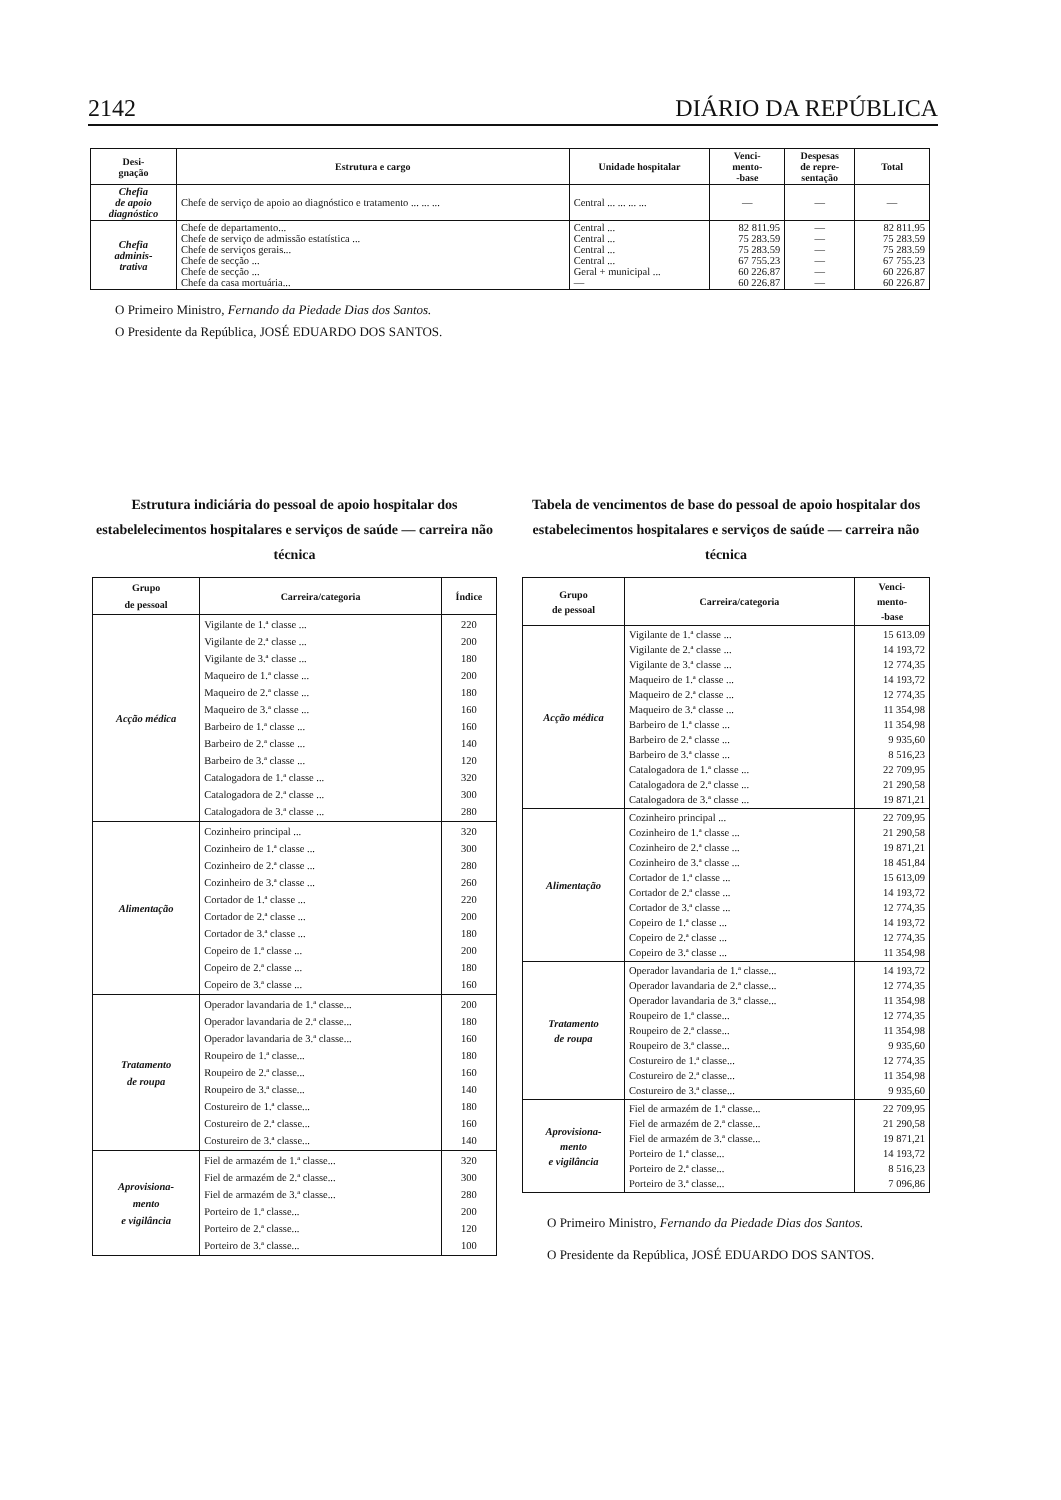2142 DIÁRIO DA REPÚBLICA
| Desi- gnação | Estrutura e cargo | Unidade hospitalar | Venci- mento- -base | Despesas de repre- sentação | Total |
| --- | --- | --- | --- | --- | --- |
| Chefia de apoio diagnóstico | Chefe de serviço de apoio ao diagnóstico e tratamento ... ... ... | Central ... ... ... ... | — | — | — |
| Chefia adminis- trativa | Chefe de departamento... Chefe de serviço de admissão estatística ... Chefe de serviços gerais... Chefe de secção ... Chefe de secção ... Chefe da casa mortuária... | Central ... Central ... Central ... Central ... Geral + municipal ... — | 82 811.95 75 283.59 75 283.59 67 755.23 60 226.87 60 226.87 | — — — — — — | 82 811.95 75 283.59 75 283.59 67 755.23 60 226.87 60 226.87 |
O Primeiro Ministro, Fernando da Piedade Dias dos Santos.
O Presidente da República, JOSÉ EDUARDO DOS SANTOS.
Estrutura indiciária do pessoal de apoio hospitalar dos estabelelecimentos hospitalares e serviços de saúde — carreira não técnica
| Grupo de pessoal | Carreira/categoria | Índice |
| --- | --- | --- |
| Acção médica | Vigilante de 1.ª classe ... Vigilante de 2.ª classe ... Vigilante de 3.ª classe ... Maqueiro de 1.ª classe ... Maqueiro de 2.ª classe ... Maqueiro de 3.ª classe ... Barbeiro de 1.ª classe ... Barbeiro de 2.ª classe ... Barbeiro de 3.ª classe ... Catalogadora de 1.ª classe ... Catalogadora de 2.ª classe ... Catalogadora de 3.ª classe ... | 220 200 180 200 180 160 160 140 120 320 300 280 |
| Alimentação | Cozinheiro principal ... Cozinheiro de 1.ª classe ... Cozinheiro de 2.ª classe ... Cozinheiro de 3.ª classe ... Cortador de 1.ª classe ... Cortador de 2.ª classe ... Cortador de 3.ª classe ... Copeiro de 1.ª classe ... Copeiro de 2.ª classe ... Copeiro de 3.ª classe ... | 320 300 280 260 220 200 180 200 180 160 |
| Tratamento de roupa | Operador lavandaria de 1.ª classe... Operador lavandaria de 2.ª classe... Operador lavandaria de 3.ª classe... Roupeiro de 1.ª classe... Roupeiro de 2.ª classe... Roupeiro de 3.ª classe... Costureiro de 1.ª classe... Costureiro de 2.ª classe... Costureiro de 3.ª classe... | 200 180 160 180 160 140 180 160 140 |
| Aprovisiona- mento e vigilância | Fiel de armazém de 1.ª classe... Fiel de armazém de 2.ª classe... Fiel de armazém de 3.ª classe... Porteiro de 1.ª classe... Porteiro de 2.ª classe... Porteiro de 3.ª classe... | 320 300 280 200 120 100 |
Tabela de vencimentos de base do pessoal de apoio hospitalar dos estabelecimentos hospitalares e serviços de saúde — carreira não técnica
| Grupo de pessoal | Carreira/categoria | Venci- mento- -base |
| --- | --- | --- |
| Acção médica | Vigilante de 1.ª classe ... Vigilante de 2.ª classe ... Vigilante de 3.ª classe ... Maqueiro de 1.ª classe ... Maqueiro de 2.ª classe ... Maqueiro de 3.ª classe ... Barbeiro de 1.ª classe ... Barbeiro de 2.ª classe ... Barbeiro de 3.ª classe ... Catalogadora de 1.ª classe ... Catalogadora de 2.ª classe ... Catalogadora de 3.ª classe ... | 15 613.09 14 193,72 12 774,35 14 193,72 12 774,35 11 354,98 11 354,98 9 935,60 8 516,23 22 709,95 21 290,58 19 871,21 |
| Alimentação | Cozinheiro principal ... Cozinheiro de 1.ª classe ... Cozinheiro de 2.ª classe ... Cozinheiro de 3.ª classe ... Cortador de 1.ª classe ... Cortador de 2.ª classe ... Cortador de 3.ª classe ... Copeiro de 1.ª classe ... Copeiro de 2.ª classe ... Copeiro de 3.ª classe ... | 22 709,95 21 290,58 19 871,21 18 451,84 15 613,09 14 193,72 12 774,35 14 193,72 12 774,35 11 354,98 |
| Tratamento de roupa | Operador lavandaria de 1.ª classe... Operador lavandaria de 2.ª classe... Operador lavandaria de 3.ª classe... Roupeiro de 1.ª classe... Roupeiro de 2.ª classe... Roupeiro de 3.ª classe... Costureiro de 1.ª classe... Costureiro de 2.ª classe... Costureiro de 3.ª classe... | 14 193,72 12 774,35 11 354,98 12 774,35 11 354,98 9 935,60 12 774,35 11 354,98 9 935,60 |
| Aprovisiona- mento e vigilância | Fiel de armazém de 1.ª classe... Fiel de armazém de 2.ª classe... Fiel de armazém de 3.ª classe... Porteiro de 1.ª classe... Porteiro de 2.ª classe... Porteiro de 3.ª classe... | 22 709,95 21 290,58 19 871,21 14 193,72 8 516,23 7 096,86 |
O Primeiro Ministro, Fernando da Piedade Dias dos Santos.
O Presidente da República, JOSÉ EDUARDO DOS SANTOS.